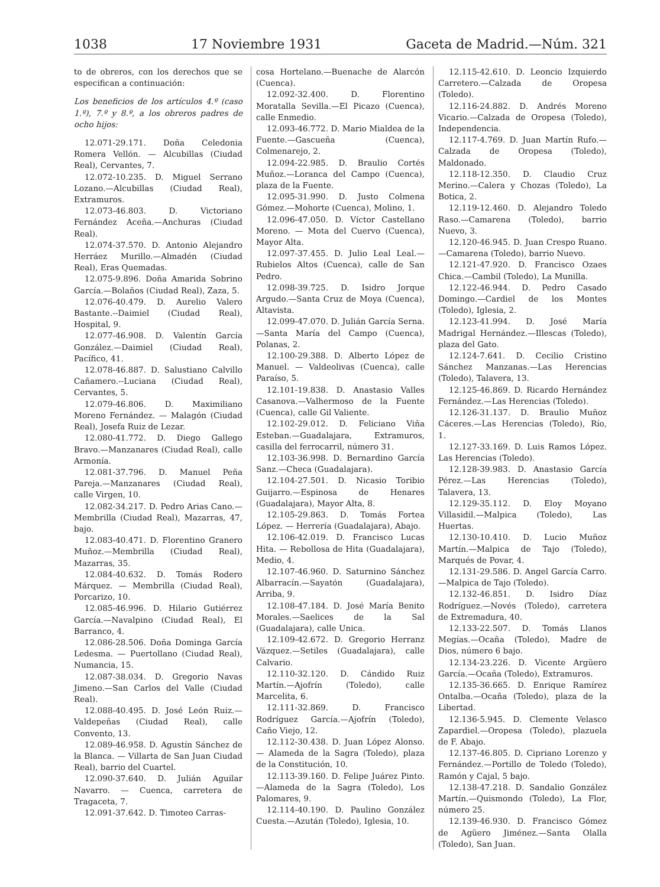1038 17 Noviembre 1931 Gaceta de Madrid.—Núm. 321
to de obreros, con los derechos que se especifican a continuación:
Los beneficios de los artículos 4.º (caso 1.º), 7.º y 8.º, a los obreros padres de ocho hijos:
12.071-29.171. Doña Celedonia Romera Vellón. — Alcubillas (Ciudad Real), Cervantes, 7.
12.072-10.235. D. Miguel Serrano Lozano.—Alcubillas (Ciudad Real), Extramuros.
12.073-46.803. D. Victoriano Fernández Aceña.—Anchuras (Ciudad Real).
12.074-37.570. D. Antonio Alejandro Herráez Murillo.—Almadén (Ciudad Real), Eras Quemadas.
12.075-9.896. Doña Amarida Sobrino García.—Bolaños (Ciudad Real), Zaza, 5.
12.076-40.479. D. Aurelio Valero Bastante.--Daimiel (Ciudad Real), Hospital, 9.
12.077-46.908. D. Valentín García González.—Daimiel (Ciudad Real), Pacífico, 41.
12.078-46.887. D. Salustiano Calvillo Cañamero.--Luciana (Ciudad Real), Cervantes, 5.
12.079-46.806. D. Maximiliano Moreno Fernández. — Malagón (Ciudad Real), Josefa Ruiz de Lezar.
12.080-41.772. D. Diego Gallego Bravo.—Manzanares (Ciudad Real), calle Armonía.
12.081-37.796. D. Manuel Peña Pareja.—Manzanares (Ciudad Real), calle Virgen, 10.
12.082-34.217. D. Pedro Arias Cano.—Membrilla (Ciudad Real), Mazarras, 47, bajo.
12.083-40.471. D. Florentino Granero Muñoz.—Membrilla (Ciudad Real), Mazarras, 35.
12.084-40.632. D. Tomás Rodero Márquez. — Membrilla (Ciudad Real), Porcarizo, 10.
12.085-46.996. D. Hilario Gutiérrez García.—Navalpino (Ciudad Real), El Barranco, 4.
12.086-28.506. Doña Dominga García Ledesma. — Puertollano (Ciudad Real), Numancia, 15.
12.087-38.034. D. Gregorio Navas Jimeno.—San Carlos del Valle (Ciudad Real).
12.088-40.495. D. José León Ruiz.—Valdepeñas (Ciudad Real), calle Convento, 13.
12.089-46.958. D. Agustín Sánchez de la Blanca. — Villarta de San Juan Ciudad Real), barrio del Cuartel.
12.090-37.640. D. Julián Aguilar Navarro. — Cuenca, carretera de Tragaceta, 7.
12.091-37.642. D. Timoteo Carras-
cosa Hortelano.—Buenache de Alarcón (Cuenca).
12.092-32.400. D. Florentino Moratalla Sevilla.—El Picazo (Cuenca), calle Enmedio.
12.093-46.772. D. Mario Mialdea de la Fuente.—Gascueña (Cuenca), Colmenarejo, 2.
12.094-22.985. D. Braulio Cortés Muñoz.—Loranca del Campo (Cuenca), plaza de la Fuente.
12.095-31.990. D. Justo Colmena Gómez.—Mohorte (Cuenca), Molino, 1.
12.096-47.050. D. Víctor Castellano Moreno. — Mota del Cuervo (Cuenca), Mayor Alta.
12.097-37.455. D. Julio Leal Leal.—Rubielos Altos (Cuenca), calle de San Pedro.
12.098-39.725. D. Isidro Jorque Argudo.—Santa Cruz de Moya (Cuenca), Altavista.
12.099-47.070. D. Julián García Serna.—Santa María del Campo (Cuenca), Polanas, 2.
12.100-29.388. D. Alberto López de Manuel. — Valdeolivas (Cuenca), calle Paraíso, 5.
12.101-19.838. D. Anastasio Valles Casanova.—Valhermoso de la Fuente (Cuenca), calle Gil Valiente.
12.102-29.012. D. Feliciano Viña Esteban.—Guadalajara, Extramuros, casilla del ferrocarril, número 31.
12.103-36.998. D. Bernardino García Sanz.—Checa (Guadalajara).
12.104-27.501. D. Nicasio Toribio Guijarro.—Espinosa de Henares (Guadalajara), Mayor Alta, 8.
12.105-29.863. D. Tomás Fortea López. — Herrería (Guadalajara), Abajo.
12.106-42.019. D. Francisco Lucas Hita. — Rebollosa de Hita (Guadalajara), Medio, 4.
12.107-46.960. D. Saturnino Sánchez Albarracín.—Sayatón (Guadalajara), Arriba, 9.
12.108-47.184. D. José María Benito Morales.—Saelices de la Sal (Guadalajara), calle Unica.
12.109-42.672. D. Gregorio Herranz Vázquez.—Setiles (Guadalajara), calle Calvario.
12.110-32.120. D. Cándido Ruiz Martín.—Ajofrín (Toledo), calle Marcelita, 6.
12.111-32.869. D. Francisco Rodríguez García.—Ajofrín (Toledo), Caño Viejo, 12.
12.112-30.438. D. Juan López Alonso. — Alameda de la Sagra (Toledo), plaza de la Constitución, 10.
12.113-39.160. D. Felipe Juárez Pinto.—Alameda de la Sagra (Toledo), Los Palomares, 9.
12.114-40.190. D. Paulino González Cuesta.—Azután (Toledo), Iglesia, 10.
12.115-42.610. D. Leoncio Izquierdo Carretero.—Calzada de Oropesa (Toledo).
12.116-24.882. D. Andrés Moreno Vicario.—Calzada de Oropesa (Toledo), Independencia.
12.117-4.769. D. Juan Martín Rufo.—Calzada de Oropesa (Toledo), Maldonado.
12.118-12.350. D. Claudio Cruz Merino.—Calera y Chozas (Toledo), La Botica, 2.
12.119-12.460. D. Alejandro Toledo Raso.—Camarena (Toledo), barrio Nuevo, 3.
12.120-46.945. D. Juan Crespo Ruano.—Camarena (Toledo), barrio Nuevo.
12.121-47.920. D. Francisco Ozaes Chica.—Cambil (Toledo), La Munilla.
12.122-46.944. D. Pedro Casado Domingo.—Cardiel de los Montes (Toledo), Iglesia, 2.
12.123-41.994. D. José María Madrigal Hernández.—Illescas (Toledo), plaza del Gato.
12.124-7.641. D. Cecilio Cristino Sánchez Manzanas.—Las Herencias (Toledo), Talavera, 13.
12.125-46.869. D. Ricardo Hernández Fernández.—Las Herencias (Toledo).
12.126-31.137. D. Braulio Muñoz Cáceres.—Las Herencias (Toledo), Río, 1.
12.127-33.169. D. Luis Ramos López. Las Herencias (Toledo).
12.128-39.983. D. Anastasio García Pérez.—Las Herencias (Toledo), Talavera, 13.
12.129-35.112. D. Eloy Moyano Villasidil.—Malpica (Toledo), Las Huertas.
12.130-10.410. D. Lucio Muñoz Martín.—Malpica de Tajo (Toledo), Marqués de Povar, 4.
12.131-29.586. D. Angel García Carro.—Malpica de Tajo (Toledo).
12.132-46.851. D. Isidro Díaz Rodríguez.—Novés (Toledo), carretera de Extremadura, 40.
12.133-22.507. D. Tomás Llanos Megías.—Ocaña (Toledo), Madre de Dios, número 6 bajo.
12.134-23.226. D. Vicente Argüero García.—Ocaña (Toledo), Extramuros.
12.135-36.665. D. Enrique Ramírez Ontalba.—Ocaña (Toledo), plaza de la Libertad.
12.136-5.945. D. Clemente Velasco Zapardiel.—Oropesa (Toledo), plazuela de F. Abajo.
12.137-46.805. D. Cipriano Lorenzo y Fernández.—Portillo de Toledo (Toledo), Ramón y Cajal, 5 bajo.
12.138-47.218. D. Sandalio González Martín.—Quismondo (Toledo), La Flor, número 25.
12.139-46.930. D. Francisco Gómez de Agüero Jiménez.—Santa Olalla (Toledo), San Juan.